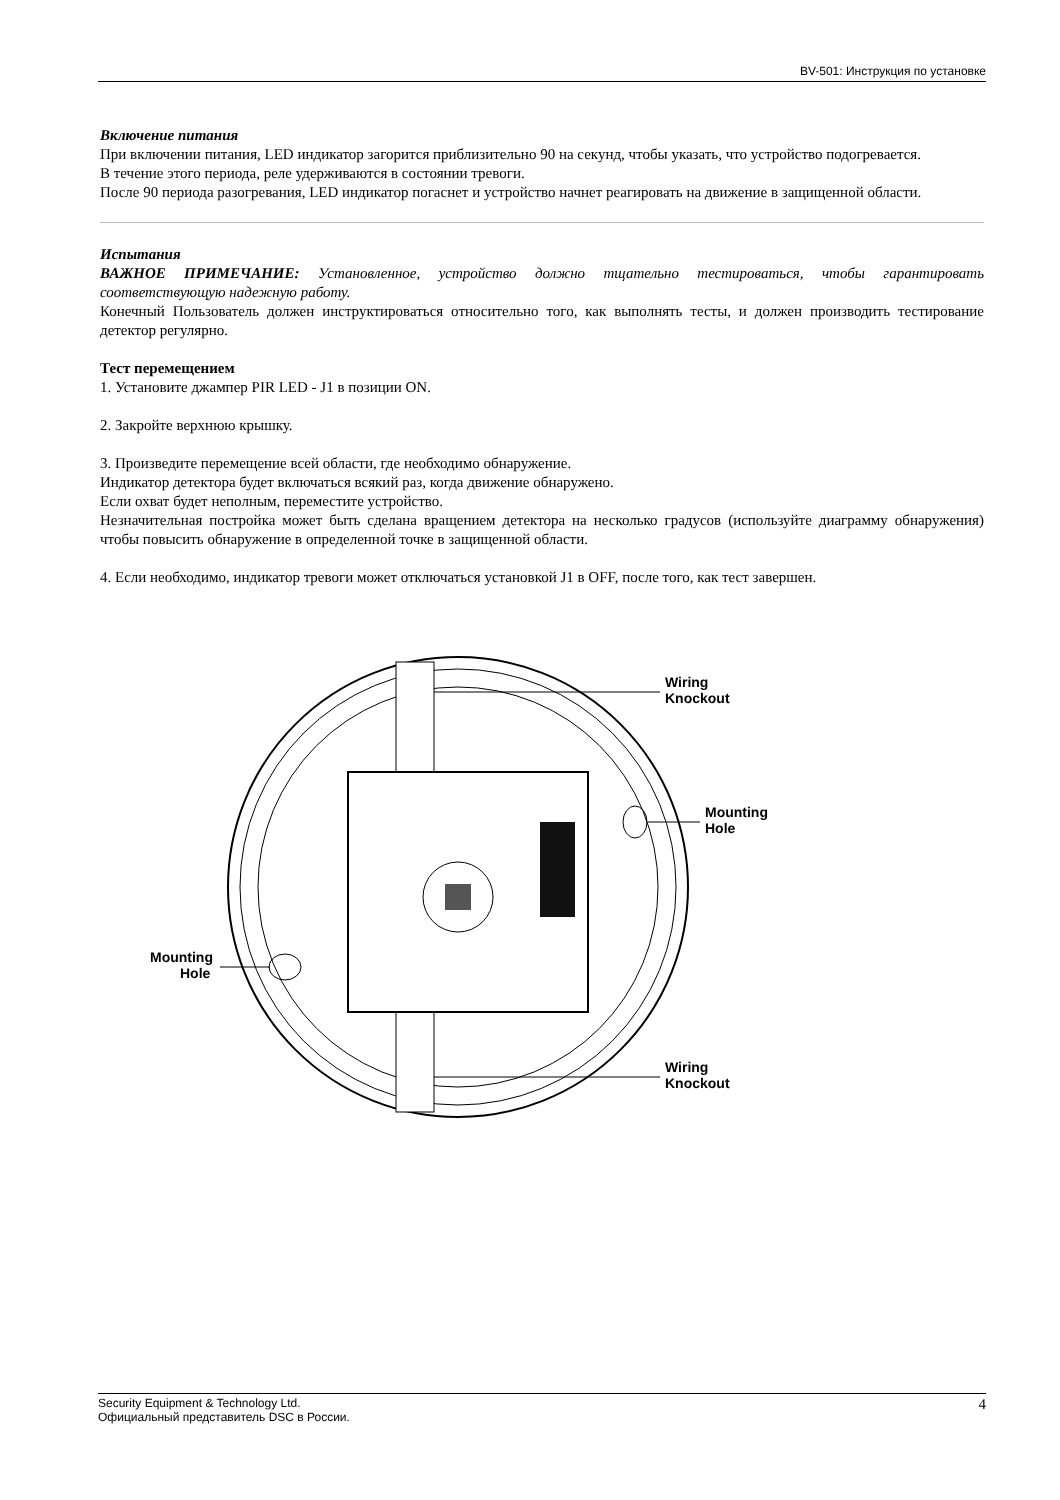BV-501: Инструкция по установке
Включение питания
При включении питания, LED индикатор загорится приблизительно 90 на секунд, чтобы указать, что устройство подогревается.
В течение этого периода, реле удерживаются в состоянии тревоги.
После 90 периода разогревания, LED индикатор погаснет и устройство начнет реагировать на движение в защищенной области.
Испытания
ВАЖНОЕ ПРИМЕЧАНИЕ: Установленное, устройство должно тщательно тестироваться, чтобы гарантировать соответствующую надежную работу.
Конечный Пользователь должен инструктироваться относительно того, как выполнять тесты, и должен производить тестирование детектор регулярно.
Тест перемещением
1. Установите джампер PIR LED - J1 в позиции ON.
2. Закройте верхнюю крышку.
3. Произведите перемещение всей области, где необходимо обнаружение.
Индикатор детектора будет включаться всякий раз, когда движение обнаружено.
Если охват будет неполным, переместите устройство.
Незначительная постройка может быть сделана вращением детектора на несколько градусов (используйте диаграмму обнаружения) чтобы повысить обнаружение в определенной точке в защищенной области.
4. Если необходимо, индикатор тревоги может отключаться установкой J1 в OFF, после того, как тест завершен.
Wiring
Knockout
Wiring
Knockout
Mounting
Hole
Mounting
Hole
Security Equipment & Technology Ltd.
Официальный представитель DSC в России.
4